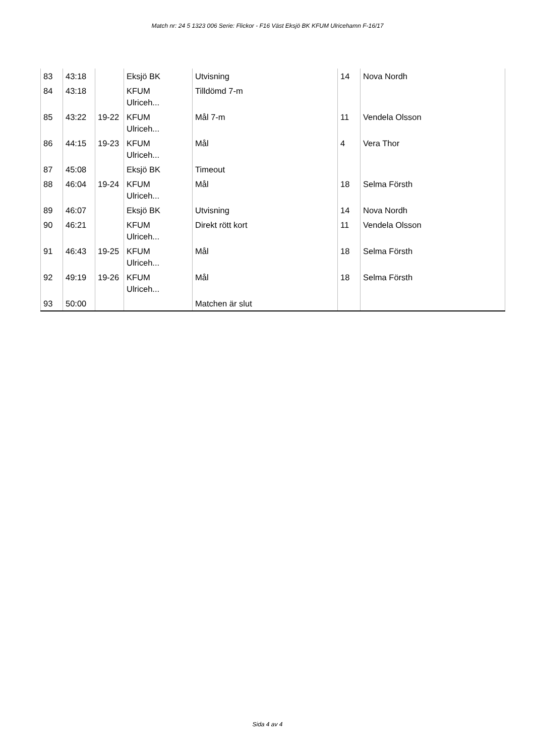Match nr: 24 5 1323 006 Serie: Flickor - F16 Väst Eksjö BK KFUM Ulricehamn F-16/17
| 83 | 43:18 | | Eksjö BK | Utvisning | 14 | Nova Nordh |
| 84 | 43:18 | | KFUM Ulriceh... | Tilldömd 7-m | | |
| 85 | 43:22 | 19-22 | KFUM Ulriceh... | Mål 7-m | 11 | Vendela Olsson |
| 86 | 44:15 | 19-23 | KFUM Ulriceh... | Mål | 4 | Vera Thor |
| 87 | 45:08 | | Eksjö BK | Timeout | | |
| 88 | 46:04 | 19-24 | KFUM Ulriceh... | Mål | 18 | Selma Försth |
| 89 | 46:07 | | Eksjö BK | Utvisning | 14 | Nova Nordh |
| 90 | 46:21 | | KFUM Ulriceh... | Direkt rött kort | 11 | Vendela Olsson |
| 91 | 46:43 | 19-25 | KFUM Ulriceh... | Mål | 18 | Selma Försth |
| 92 | 49:19 | 19-26 | KFUM Ulriceh... | Mål | 18 | Selma Försth |
| 93 | 50:00 | | | Matchen är slut | | |
Sida 4 av 4